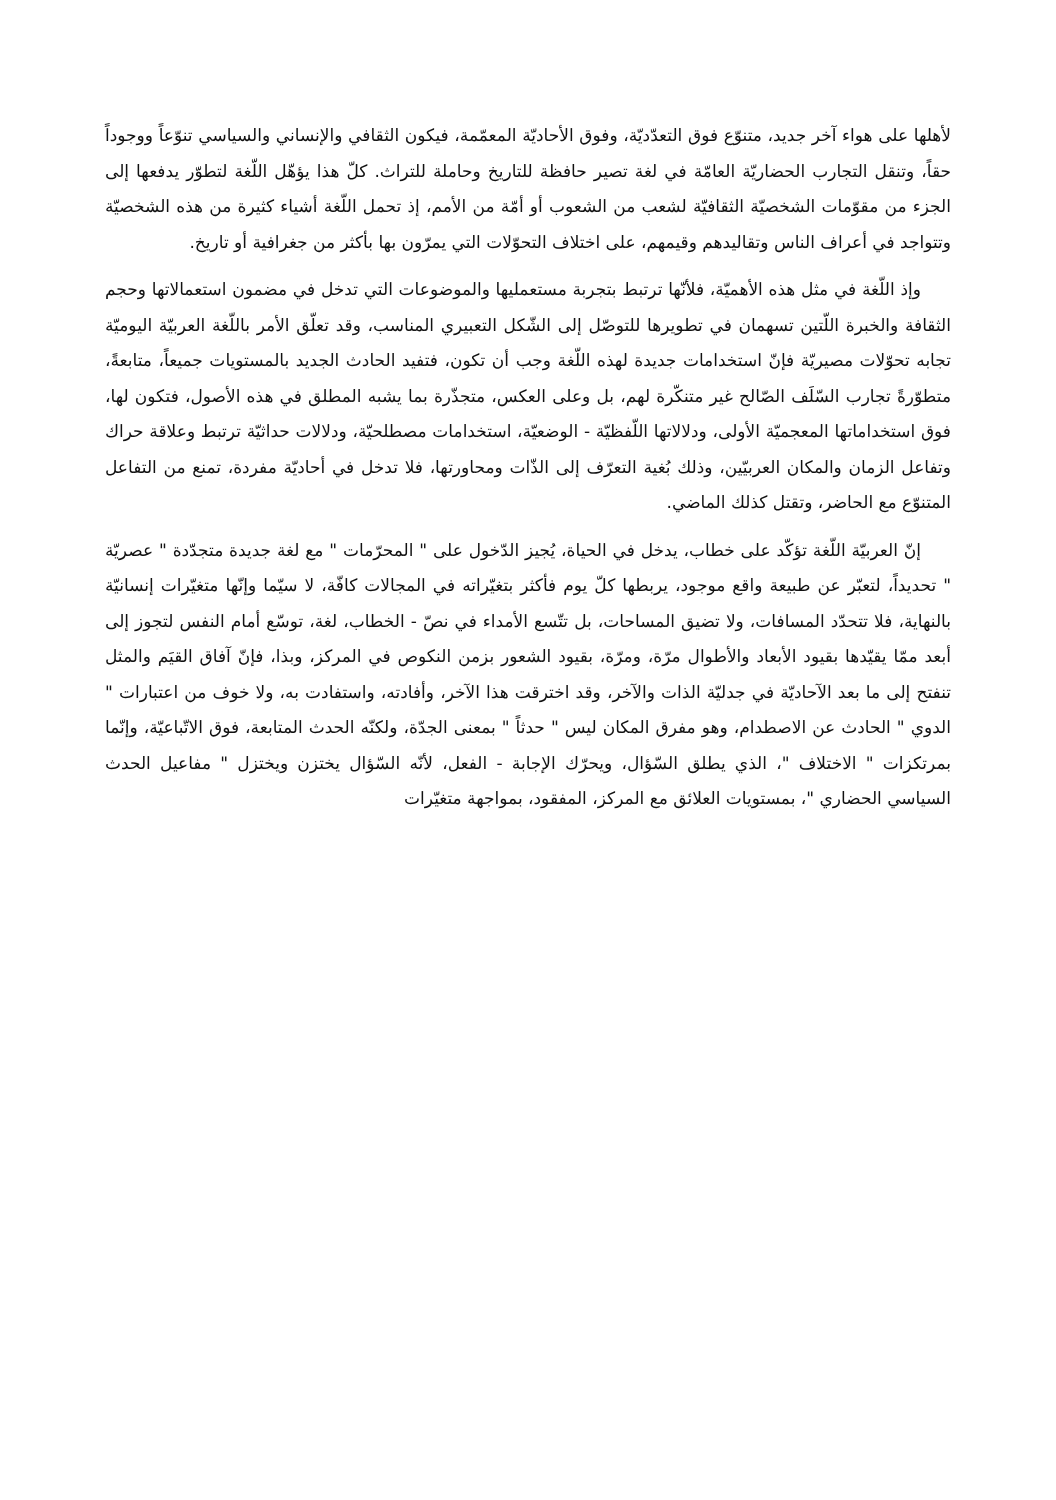لأهلها على هواء آخر جديد، متنوّع فوق التعدّديّة، وفوق الأحاديّة المعمّمة، فيكون الثقافي والإنساني والسياسي تنوّعاً ووجوداً حقاً، وتنقل التجارب الحضاريّة العامّة في لغة تصير حافظة للتاريخ وحاملة للتراث. كلّ هذا يؤهّل اللّغة لتطوّر يدفعها إلى الجزء من مقوّمات الشخصيّة الثقافيّة لشعب من الشعوب أو أمّة من الأمم، إذ تحمل اللّغة أشياء كثيرة من هذه الشخصيّة وتتواجد في أعراف الناس وتقاليدهم وقيمهم، على اختلاف التحوّلات التي يمرّون بها بأكثر من جغرافية أو تاريخ.
وإذ اللّغة في مثل هذه الأهميّة، فلأنّها ترتبط بتجربة مستعمليها والموضوعات التي تدخل في مضمون استعمالاتها وحجم الثقافة والخبرة اللّتين تسهمان في تطويرها للتوصّل إلى الشّكل التعبيري المناسب، وقد تعلّق الأمر باللّغة العربيّة اليوميّة تجابه تحوّلات مصيريّة فإنّ استخدامات جديدة لهذه اللّغة وجب أن تكون، فتفيد الحادث الجديد بالمستويات جميعاً، متابعةً، متطوّرةً تجارب السّلَف الصّالح غير متنكّرة لهم، بل وعلى العكس، متجذّرة بما يشبه المطلق في هذه الأصول، فتكون لها، فوق استخداماتها المعجميّة الأولى، ودلالاتها اللّفظيّة - الوضعيّة، استخدامات مصطلحيّة، ودلالات حداثيّة ترتبط وعلاقة حراك وتفاعل الزمان والمكان العربيّين، وذلك بُغية التعرّف إلى الذّات ومحاورتها، فلا تدخل في أحاديّة مفردة، تمنع من التفاعل المتنوّع مع الحاضر، وتقتل كذلك الماضي.
إنّ العربيّة اللّغة تؤكّد على خطاب، يدخل في الحياة، يُجيز الدّخول على " المحرّمات " مع لغة جديدة متجدّدة " عصريّة " تحديداً، لتعبّر عن طبيعة واقع موجود، يربطها كلّ يوم فأكثر بتغيّراته في المجالات كافّة، لا سيّما وإنّها متغيّرات إنسانيّة بالنهاية، فلا تتحدّد المسافات، ولا تضيق المساحات، بل تتّسع الأمداء في نصّ - الخطاب، لغة، توسّع أمام النفس لتجوز إلى أبعد ممّا يقيّدها بقيود الأبعاد والأطوال مرّة، ومرّة، بقيود الشعور بزمن النكوص في المركز، وبذا، فإنّ آفاق القيَم والمثل تنفتح إلى ما بعد الآحاديّة في جدليّة الذات والآخر، وقد اخترقت هذا الآخر، وأفادته، واستفادت به، ولا خوف من اعتبارات " الدوي " الحادث عن الاصطدام، وهو مفرق المكان ليس " حدثاً " بمعنى الجدّة، ولكنّه الحدث المتابعة، فوق الاتّباعيّة، وإنّما بمرتكزات " الاختلاف "، الذي يطلق السّؤال، ويحرّك الإجابة - الفعل، لأنّه السّؤال يختزن ويختزل " مفاعيل الحدث السياسي الحضاري "، بمستويات العلائق مع المركز، المفقود، بمواجهة متغيّرات